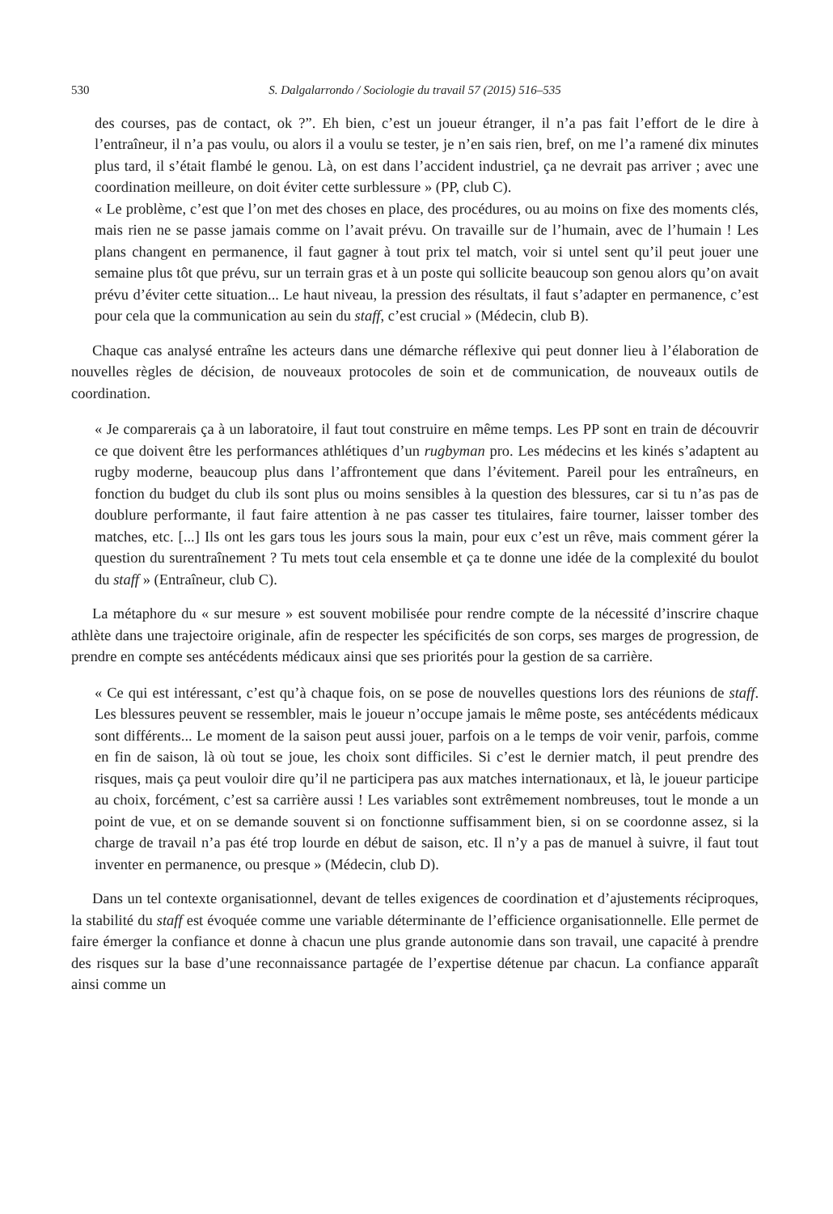530 S. Dalgalarrondo / Sociologie du travail 57 (2015) 516–535
des courses, pas de contact, ok ?”. Eh bien, c’est un joueur étranger, il n’a pas fait l’effort de le dire à l’entraîneur, il n’a pas voulu, ou alors il a voulu se tester, je n’en sais rien, bref, on me l’a ramené dix minutes plus tard, il s’était flambé le genou. Là, on est dans l’accident industriel, ça ne devrait pas arriver ; avec une coordination meilleure, on doit éviter cette surblessure » (PP, club C).
« Le problème, c’est que l’on met des choses en place, des procédures, ou au moins on fixe des moments clés, mais rien ne se passe jamais comme on l’avait prévu. On travaille sur de l’humain, avec de l’humain ! Les plans changent en permanence, il faut gagner à tout prix tel match, voir si untel sent qu’il peut jouer une semaine plus tôt que prévu, sur un terrain gras et à un poste qui sollicite beaucoup son genou alors qu’on avait prévu d’éviter cette situation... Le haut niveau, la pression des résultats, il faut s’adapter en permanence, c’est pour cela que la communication au sein du staff, c’est crucial » (Médecin, club B).
Chaque cas analysé entraîne les acteurs dans une démarche réflexive qui peut donner lieu à l’élaboration de nouvelles règles de décision, de nouveaux protocoles de soin et de communication, de nouveaux outils de coordination.
« Je comparerais ça à un laboratoire, il faut tout construire en même temps. Les PP sont en train de découvrir ce que doivent être les performances athlétiques d’un rugbyman pro. Les médecins et les kinés s’adaptent au rugby moderne, beaucoup plus dans l’affrontement que dans l’évitement. Pareil pour les entraîneurs, en fonction du budget du club ils sont plus ou moins sensibles à la question des blessures, car si tu n’as pas de doublure performante, il faut faire attention à ne pas casser tes titulaires, faire tourner, laisser tomber des matches, etc. [...] Ils ont les gars tous les jours sous la main, pour eux c’est un rêve, mais comment gérer la question du surentraînement ? Tu mets tout cela ensemble et ça te donne une idée de la complexité du boulot du staff » (Entraîneur, club C).
La métaphore du « sur mesure » est souvent mobilisée pour rendre compte de la nécessité d’inscrire chaque athlète dans une trajectoire originale, afin de respecter les spécificités de son corps, ses marges de progression, de prendre en compte ses antécédents médicaux ainsi que ses priorités pour la gestion de sa carrière.
« Ce qui est intéressant, c’est qu’à chaque fois, on se pose de nouvelles questions lors des réunions de staff. Les blessures peuvent se ressembler, mais le joueur n’occupe jamais le même poste, ses antécédents médicaux sont différents... Le moment de la saison peut aussi jouer, parfois on a le temps de voir venir, parfois, comme en fin de saison, là où tout se joue, les choix sont difficiles. Si c’est le dernier match, il peut prendre des risques, mais ça peut vouloir dire qu’il ne participera pas aux matches internationaux, et là, le joueur participe au choix, forcément, c’est sa carrière aussi ! Les variables sont extrêmement nombreuses, tout le monde a un point de vue, et on se demande souvent si on fonctionne suffisamment bien, si on se coordonne assez, si la charge de travail n’a pas été trop lourde en début de saison, etc. Il n’y a pas de manuel à suivre, il faut tout inventer en permanence, ou presque » (Médecin, club D).
Dans un tel contexte organisationnel, devant de telles exigences de coordination et d’ajustements réciproques, la stabilité du staff est évoquée comme une variable déterminante de l’efficience organisationnelle. Elle permet de faire émerger la confiance et donne à chacun une plus grande autonomie dans son travail, une capacité à prendre des risques sur la base d’une reconnaissance partagée de l’expertise détenue par chacun. La confiance apparaît ainsi comme un